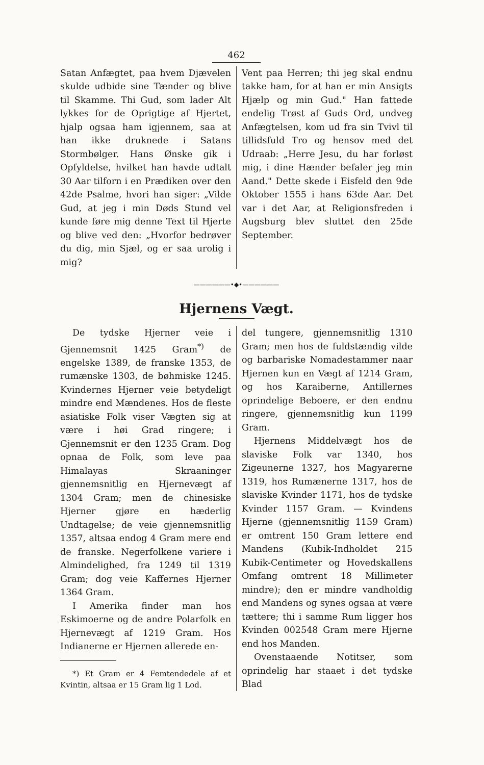462
Satan Anfægtet, paa hvem Djævelen skulde udbide sine Tænder og blive til Skamme. Thi Gud, som lader Alt lykkes for de Oprigtige af Hjertet, hjalp ogsaa ham igjennem, saa at han ikke druknede i Satans Stormbølger. Hans Ønske gik i Opfyldelse, hvilket han havde udtalt 30 Aar tilforn i en Prædiken over den 42de Psalme, hvori han siger: „Vilde Gud, at jeg i min Døds Stund vel kunde føre mig denne Text til Hjerte og blive ved den: „Hvorfor bedrøver du dig, min Sjæl, og er saa urolig i mig?
Vent paa Herren; thi jeg skal endnu takke ham, for at han er min Ansigts Hjælp og min Gud." Han fattede endelig Trøst af Guds Ord, undveg Anfægtelsen, kom ud fra sin Tvivl til tillidsfuld Tro og hensov med det Udraab: „Herre Jesu, du har forløst mig, i dine Hænder befaler jeg min Aand." Dette skede i Eisfeld den 9de Oktober 1555 i hans 63de Aar. Det var i det Aar, at Religionsfreden i Augsburg blev sluttet den 25de September.
——————•◆•——————
Hjernens Vægt.
De tydske Hjerner veie i Gjennemsnit 1425 Gram<sup>*)</sup> de engelske 1389, de franske 1353, de rumænske 1303, de bøhmiske 1245. Kvindernes Hjerner veie betydeligt mindre end Mændenes. Hos de fleste asiatiske Folk viser Vægten sig at være i høi Grad ringere; i Gjennemsnit er den 1235 Gram. Dog opnaa de Folk, som leve paa Himalayas Skraaninger gjennemsnitlig en Hjernevægt af 1304 Gram; men de chinesiske Hjerner gjøre en hæderlig Undtagelse; de veie gjennemsnitlig 1357, altsaa endog 4 Gram mere end de franske. Negerfolkene variere i Almindelighed, fra 1249 til 1319 Gram; dog veie Kaffernes Hjerner 1364 Gram.
I Amerika finder man hos Eskimoerne og de andre Polarfolk en Hjernevægt af 1219 Gram. Hos Indianerne er Hjernen allerede en-
*) Et Gram er 4 Femtendedele af et Kvintin, altsaa er 15 Gram lig 1 Lod.
del tungere, gjennemsnitlig 1310 Gram; men hos de fuldstændig vilde og barbariske Nomadestammer naar Hjernen kun en Vægt af 1214 Gram, og hos Karaiberne, Antillernes oprindelige Beboere, er den endnu ringere, gjennemsnitlig kun 1199 Gram.
Hjernens Middelvægt hos de slaviske Folk var 1340, hos Zigeunerne 1327, hos Magyarerne 1319, hos Rumænerne 1317, hos de slaviske Kvinder 1171, hos de tydske Kvinder 1157 Gram. — Kvindens Hjerne (gjennemsnitlig 1159 Gram) er omtrent 150 Gram lettere end Mandens (Kubik-Indholdet 215 Kubik-Centimeter og Hovedskallens Omfang omtrent 18 Millimeter mindre); den er mindre vandholdig end Mandens og synes ogsaa at være tættere; thi i samme Rum ligger hos Kvinden 002548 Gram mere Hjerne end hos Manden.
Ovenstaaende Notitser, som oprindelig har staaet i det tydske Blad